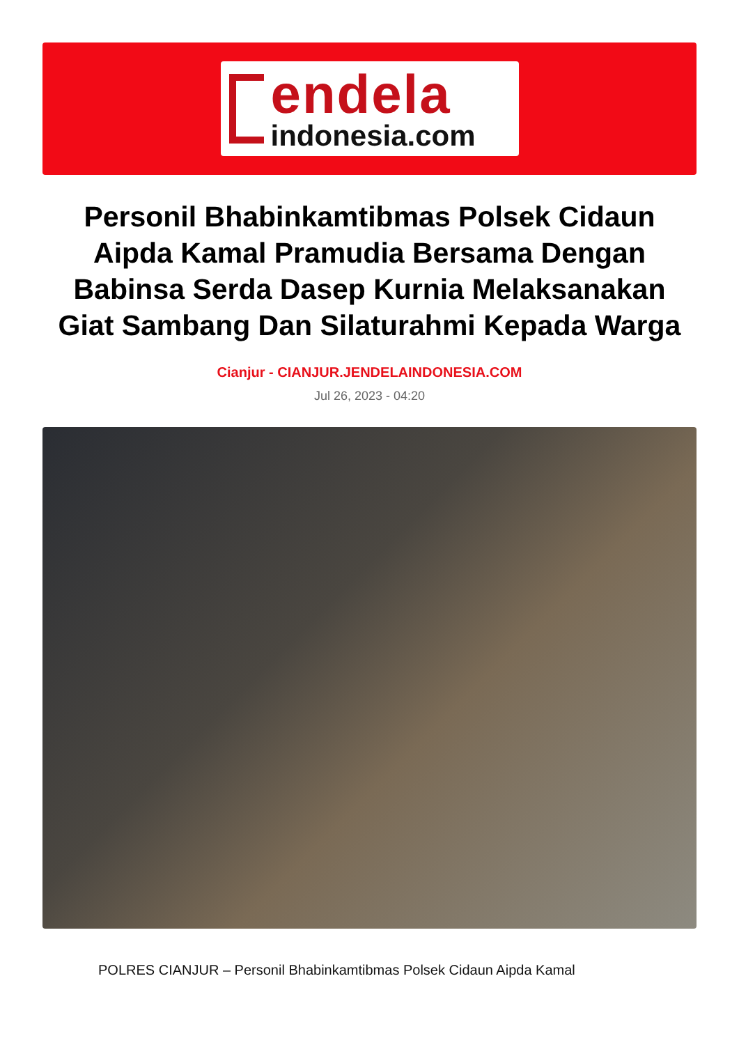endela
indonesia.com
Personil Bhabinkamtibmas Polsek Cidaun Aipda Kamal Pramudia Bersama Dengan Babinsa Serda Dasep Kurnia Melaksanakan Giat Sambang Dan Silaturahmi Kepada Warga
Cianjur - CIANJUR.JENDELAINDONESIA.COM
Jul 26, 2023 - 04:20
POLRES CIANJUR – Personil Bhabinkamtibmas Polsek Cidaun Aipda Kamal